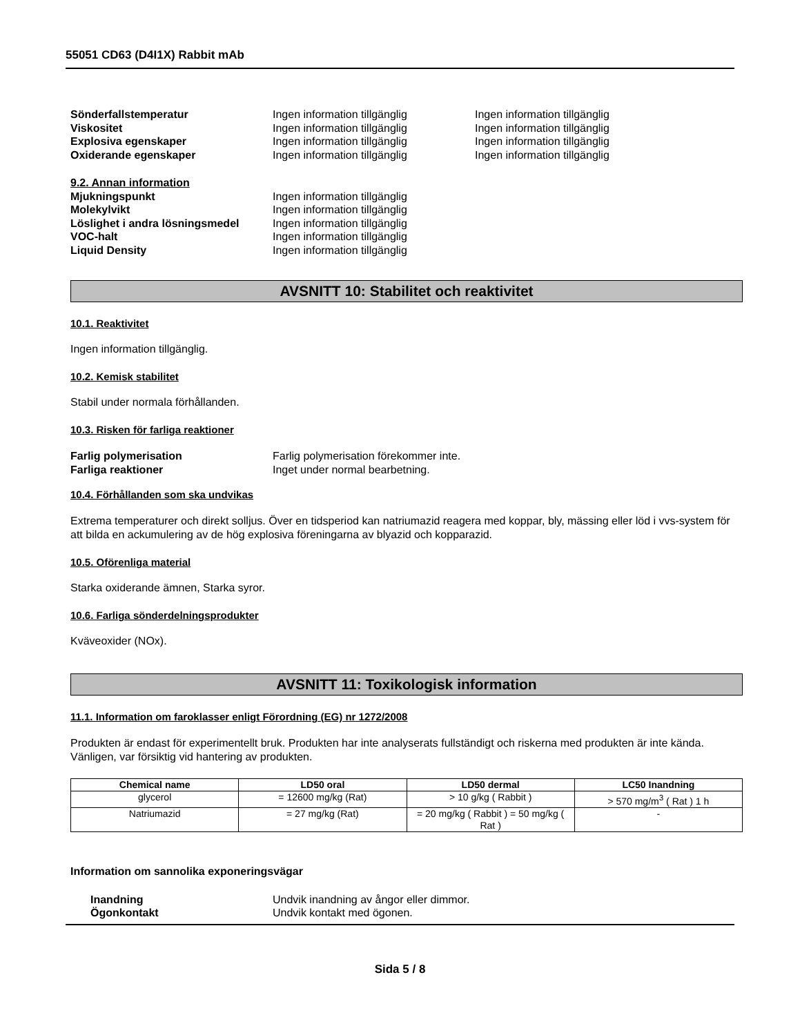55051 CD63 (D4I1X) Rabbit mAb
Sönderfallstemperatur Ingen information tillgänglig Ingen information tillgänglig
Viskositet Ingen information tillgänglig Ingen information tillgänglig
Explosiva egenskaper Ingen information tillgänglig Ingen information tillgänglig
Oxiderande egenskaper Ingen information tillgänglig Ingen information tillgänglig
9.2. Annan information
Mjukningspunkt Ingen information tillgänglig
Molekylvikt Ingen information tillgänglig
Löslighet i andra lösningsmedel Ingen information tillgänglig
VOC-halt Ingen information tillgänglig
Liquid Density Ingen information tillgänglig
AVSNITT 10: Stabilitet och reaktivitet
10.1. Reaktivitet
Ingen information tillgänglig.
10.2. Kemisk stabilitet
Stabil under normala förhållanden.
10.3. Risken för farliga reaktioner
Farlig polymerisation Farlig polymerisation förekommer inte.
Farliga reaktioner Inget under normal bearbetning.
10.4. Förhållanden som ska undvikas
Extrema temperaturer och direkt solljus. Över en tidsperiod kan natriumazid reagera med koppar, bly, mässing eller löd i vvs-system för att bilda en ackumulering av de hög explosiva föreningarna av blyazid och kopparazid.
10.5. Oförenliga material
Starka oxiderande ämnen, Starka syror.
10.6. Farliga sönderdelningsprodukter
Kväveoxider (NOx).
AVSNITT 11: Toxikologisk information
11.1. Information om faroklasser enligt Förordning (EG) nr 1272/2008
Produkten är endast för experimentellt bruk. Produkten har inte analyserats fullständigt och riskerna med produkten är inte kända. Vänligen, var försiktig vid hantering av produkten.
| Chemical name | LD50 oral | LD50 dermal | LC50 Inandning |
| --- | --- | --- | --- |
| glycerol | = 12600 mg/kg (Rat) | > 10 g/kg ( Rabbit ) | > 570 mg/m<sup>3</sup> ( Rat ) 1 h |
| Natriumazid | = 27 mg/kg (Rat) | = 20 mg/kg ( Rabbit ) = 50 mg/kg ( Rat ) | - |
Information om sannolika exponeringsvägar
Inandning Undvik inandning av ångor eller dimmor.
Ögonkontakt Undvik kontakt med ögonen.
Sida 5 / 8